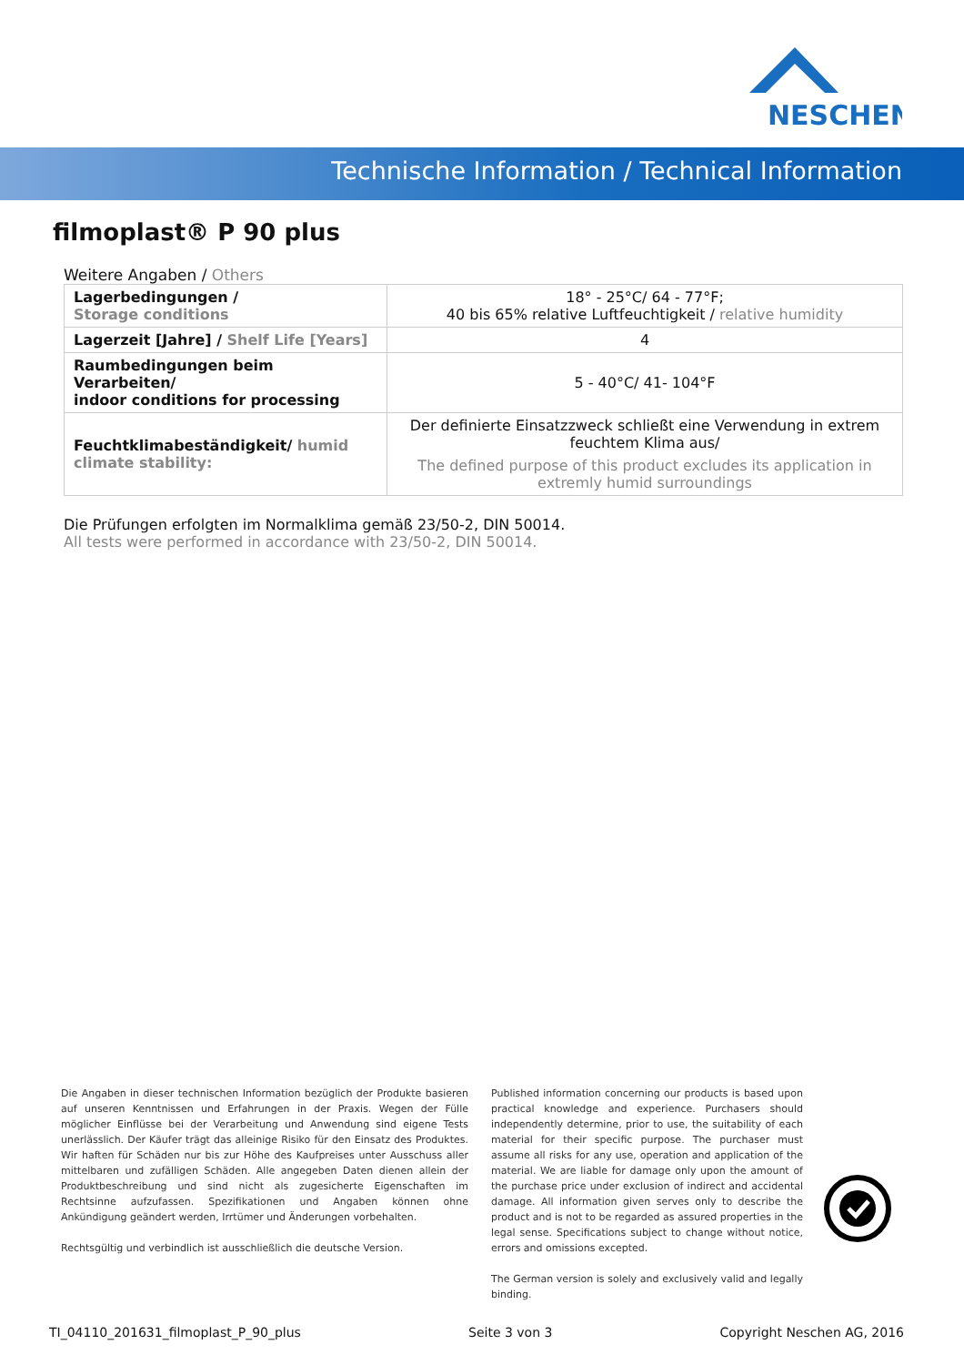NESCHEN
Technische Information / Technical Information
filmoplast® P 90 plus
Weitere Angaben / Others
| Lagerbedingungen / Storage conditions | 18° - 25°C/ 64 - 77°F; 40 bis 65% relative Luftfeuchtigkeit / relative humidity |
| Lagerzeit [Jahre] / Shelf Life [Years] | 4 |
| Raumbedingungen beim Verarbeiten/ indoor conditions for processing | 5 - 40°C/ 41- 104°F |
| Feuchtklimabeständigkeit/ humid climate stability: | Der definierte Einsatzzweck schließt eine Verwendung in extrem feuchtem Klima aus/ The defined purpose of this product excludes its application in extremly humid surroundings |
Die Prüfungen erfolgten im Normalklima gemäß 23/50-2, DIN 50014.
All tests were performed in accordance with 23/50-2, DIN 50014.
Die Angaben in dieser technischen Information bezüglich der Produkte basieren auf unseren Kenntnissen und Erfahrungen in der Praxis. Wegen der Fülle möglicher Einflüsse bei der Verarbeitung und Anwendung sind eigene Tests unerlässlich. Der Käufer trägt das alleinige Risiko für den Einsatz des Produktes. Wir haften für Schäden nur bis zur Höhe des Kaufpreises unter Ausschuss aller mittelbaren und zufälligen Schäden. Alle angegeben Daten dienen allein der Produktbeschreibung und sind nicht als zugesicherte Eigenschaften im Rechtsinne aufzufassen. Spezifikationen und Angaben können ohne Ankündigung geändert werden, Irrtümer und Änderungen vorbehalten.
Rechtsgültig und verbindlich ist ausschließlich die deutsche Version.
Published information concerning our products is based upon practical knowledge and experience. Purchasers should independently determine, prior to use, the suitability of each material for their specific purpose. The purchaser must assume all risks for any use, operation and application of the material. We are liable for damage only upon the amount of the purchase price under exclusion of indirect and accidental damage. All information given serves only to describe the product and is not to be regarded as assured properties in the legal sense. Specifications subject to change without notice, errors and omissions excepted.
The German version is solely and exclusively valid and legally binding.
TI_04110_201631_filmoplast_P_90_plus Seite 3 von 3 Copyright Neschen AG, 2016